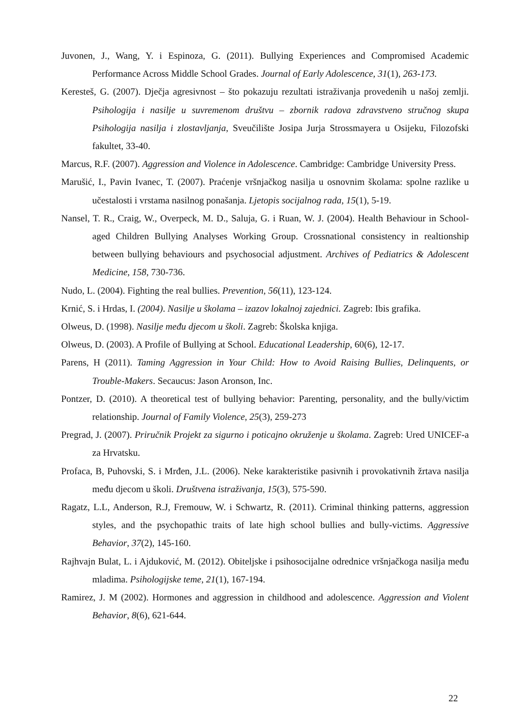Juvonen, J., Wang, Y. i Espinoza, G. (2011). Bullying Experiences and Compromised Academic Performance Across Middle School Grades. Journal of Early Adolescence, 31(1), 263-173.
Keresteš, G. (2007). Dječja agresivnost – što pokazuju rezultati istraživanja provedenih u našoj zemlji. Psihologija i nasilje u suvremenom društvu – zbornik radova zdravstveno stručnog skupa Psihologija nasilja i zlostavljanja, Sveučilište Josipa Jurja Strossmayera u Osijeku, Filozofski fakultet, 33-40.
Marcus, R.F. (2007). Aggression and Violence in Adolescence. Cambridge: Cambridge University Press.
Marušić, I., Pavin Ivanec, T. (2007). Praćenje vršnjačkog nasilja u osnovnim školama: spolne razlike u učestalosti i vrstama nasilnog ponašanja. Ljetopis socijalnog rada, 15(1), 5-19.
Nansel, T. R., Craig, W., Overpeck, M. D., Saluja, G. i Ruan, W. J. (2004). Health Behaviour in School-aged Children Bullying Analyses Working Group. Crossnational consistency in realtionship between bullying behaviours and psychosocial adjustment. Archives of Pediatrics & Adolescent Medicine, 158, 730-736.
Nudo, L. (2004). Fighting the real bullies. Prevention, 56(11), 123-124.
Krnić, S. i Hrdas, I. (2004). Nasilje u školama – izazov lokalnoj zajednici. Zagreb: Ibis grafika.
Olweus, D. (1998). Nasilje među djecom u školi. Zagreb: Školska knjiga.
Olweus, D. (2003). A Profile of Bullying at School. Educational Leadership, 60(6), 12-17.
Parens, H (2011). Taming Aggression in Your Child: How to Avoid Raising Bullies, Delinquents, or Trouble-Makers. Secaucus: Jason Aronson, Inc.
Pontzer, D. (2010). A theoretical test of bullying behavior: Parenting, personality, and the bully/victim relationship. Journal of Family Violence, 25(3), 259-273
Pregrad, J. (2007). Priručnik Projekt za sigurno i poticajno okruženje u školama. Zagreb: Ured UNICEF-a za Hrvatsku.
Profaca, B, Puhovski, S. i Mrđen, J.L. (2006). Neke karakteristike pasivnih i provokativnih žrtava nasilja među djecom u školi. Društvena istraživanja, 15(3), 575-590.
Ragatz, L.L, Anderson, R.J, Fremouw, W. i Schwartz, R. (2011). Criminal thinking patterns, aggression styles, and the psychopathic traits of late high school bullies and bully-victims. Aggressive Behavior, 37(2), 145-160.
Rajhvajn Bulat, L. i Ajduković, M. (2012). Obiteljske i psihosocijalne odrednice vršnjačkoga nasilja među mladima. Psihologijske teme, 21(1), 167-194.
Ramirez, J. M (2002). Hormones and aggression in childhood and adolescence. Aggression and Violent Behavior, 8(6), 621-644.
22